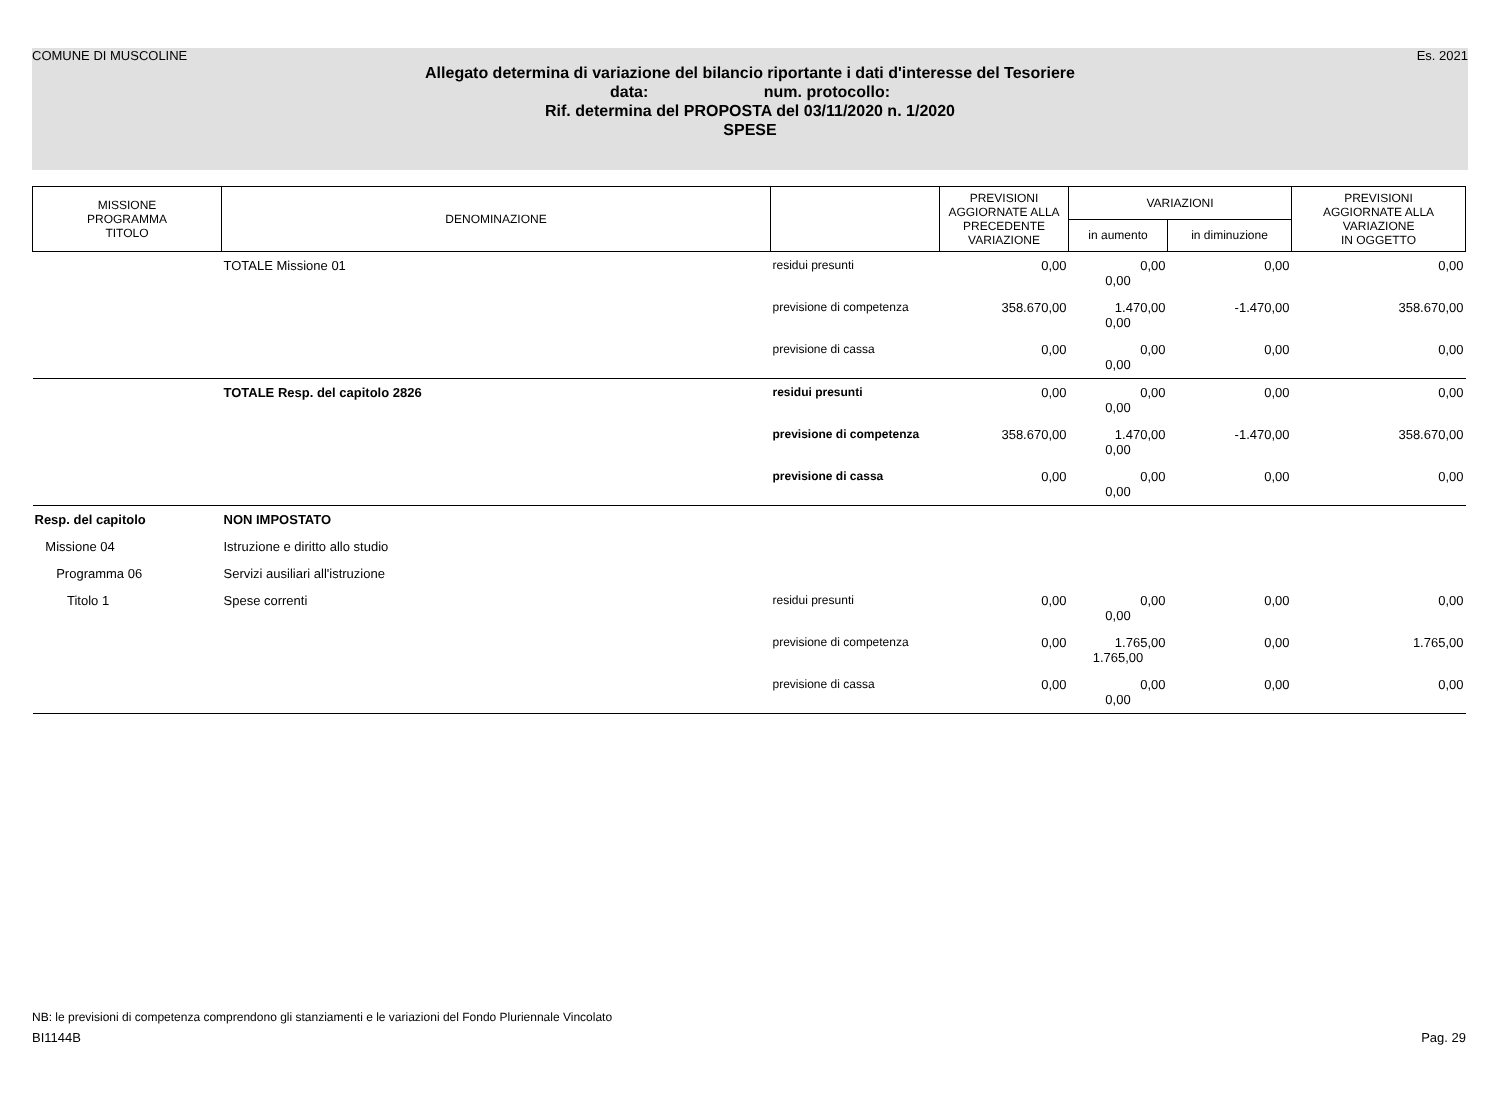COMUNE DI MUSCOLINE Es. 2021
Allegato determina di variazione del bilancio riportante i dati d'interesse del Tesoriere
data: num. protocollo:
Rif. determina del PROPOSTA del 03/11/2020 n. 1/2020
SPESE
| MISSIONE PROGRAMMA TITOLO | DENOMINAZIONE | | PREVISIONI AGGIORNATE ALLA PRECEDENTE VARIAZIONE | VARIAZIONI | | PREVISIONI AGGIORNATE ALLA VARIAZIONE IN OGGETTO |
| --- | --- | --- | --- | --- | --- | --- |
| | | | | in aumento | in diminuzione | |
| | TOTALE Missione 01 | residui presunti | 0,00 | 0,00 0,00 | 0,00 | 0,00 |
| | | previsione di competenza | 358.670,00 | 1.470,00 0,00 | -1.470,00 | 358.670,00 |
| | | previsione di cassa | 0,00 | 0,00 0,00 | 0,00 | 0,00 |
| | TOTALE Resp. del capitolo 2826 | residui presunti | 0,00 | 0,00 0,00 | 0,00 | 0,00 |
| | | previsione di competenza | 358.670,00 | 1.470,00 0,00 | -1.470,00 | 358.670,00 |
| | | previsione di cassa | 0,00 | 0,00 0,00 | 0,00 | 0,00 |
| Resp. del capitolo | NON IMPOSTATO | | | | | |
| Missione 04 | Istruzione e diritto allo studio | | | | | |
| Programma 06 | Servizi ausiliari all'istruzione | | | | | |
| Titolo 1 | Spese correnti | residui presunti | 0,00 | 0,00 0,00 | 0,00 | 0,00 |
| | | previsione di competenza | 0,00 | 1.765,00 1.765,00 | 0,00 | 1.765,00 |
| | | previsione di cassa | 0,00 | 0,00 0,00 | 0,00 | 0,00 |
NB: le previsioni di competenza comprendono gli stanziamenti e le variazioni del Fondo Pluriennale Vincolato
BI1144B Pag. 29